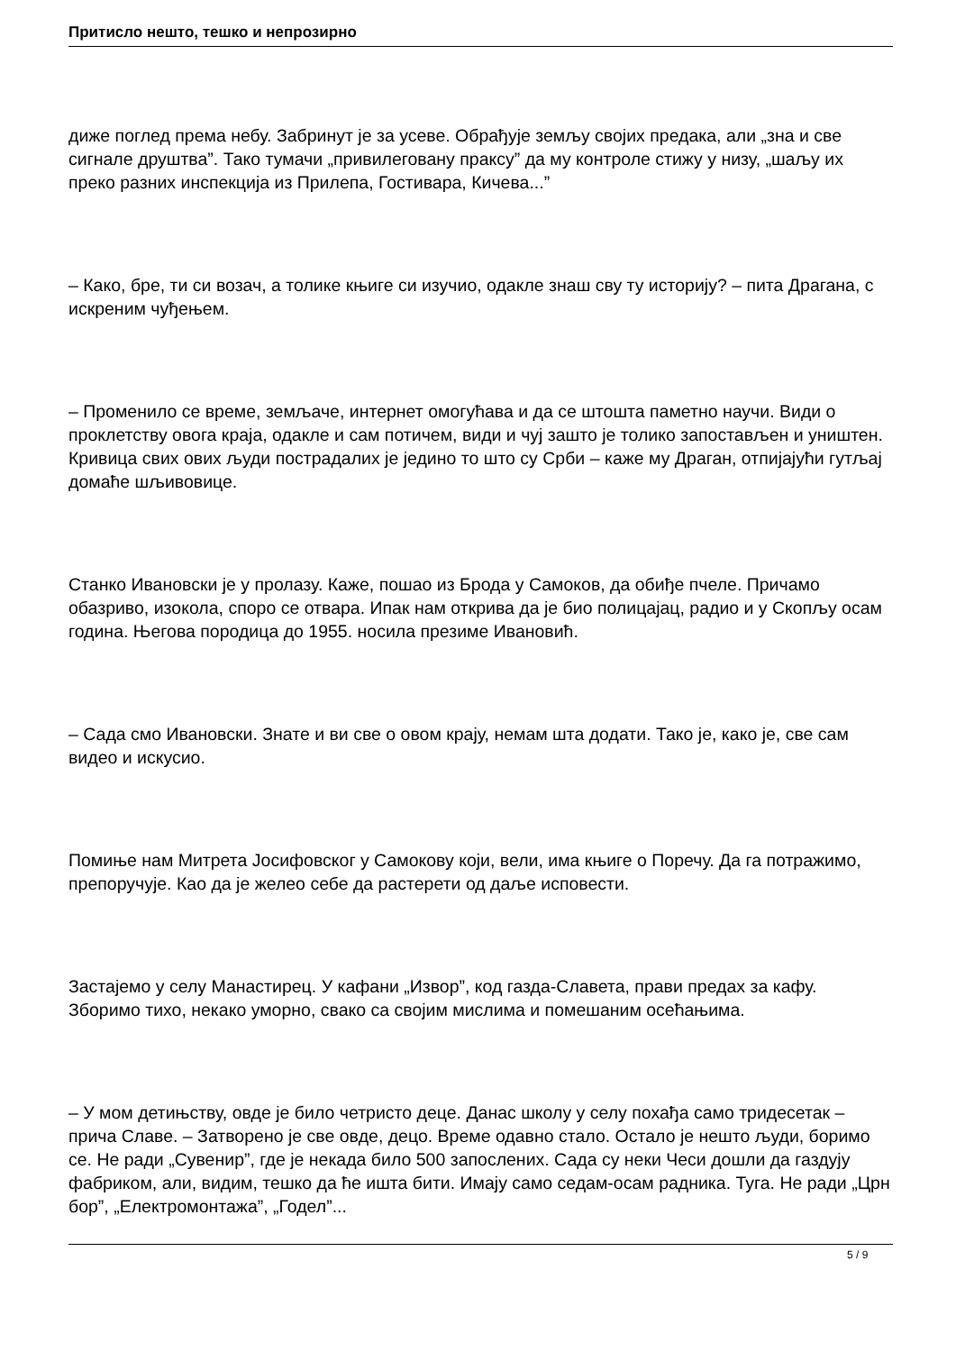Притисло нешто, тешко и непрозирно
диже поглед према небу. Забринут је за усеве. Обрађује земљу својих предака, али „зна и све сигнале друштва”. Тако тумачи „привилеговану праксу” да му контроле стижу у низу, „шаљу их преко разних инспекција из Прилепа, Гостивара, Кичева...”
– Како, бре, ти си возач, а толике књиге си изучио, одакле знаш сву ту историју? – пита Драгана, с искреним чуђењем.
– Променило се време, земљаче, интернет омогућава и да се штошта паметно научи. Види о проклетству овога краја, одакле и сам потичем, види и чуј зашто је толико запостављен и уништен. Кривица свих ових људи пострадалих је једино то што су Срби – каже му Драган, отпијајући гутљај домаће шљивовице.
Станко Ивановски је у пролазу. Каже, пошао из Брода у Самоков, да обиђе пчеле. Причамо обазриво, изокола, споро се отвара. Ипак нам открива да је био полицајац, радио и у Скопљу осам година. Његова породица до 1955. носила презиме Ивановић.
– Сада смо Ивановски. Знате и ви све о овом крају, немам шта додати. Тако је, како је, све сам видео и искусио.
Помиње нам Митрета Јосифовског у Самокову који, вели, има књиге о Поречу. Да га потражимо, препоручује. Као да је желео себе да растерети од даље исповести.
Застајемо у селу Манастирец. У кафани „Извор”, код газда-Славета, прави предах за кафу. Зборимо тихо, некако уморно, свако са својим мислима и помешаним осећањима.
– У мом детињству, овде је било четристо деце. Данас школу у селу похађа само тридесетак – прича Славе. – Затворено је све овде, децо. Време одавно стало. Остало је нешто људи, боримо се. Не ради „Сувенир”, где је некада било 500 запослених. Сада су неки Чеси дошли да газдују фабриком, али, видим, тешко да ће ишта бити. Имају само седам-осам радника. Туга. Не ради „Црн бор”, „Електромонтажа”, „Годел”...
5 / 9